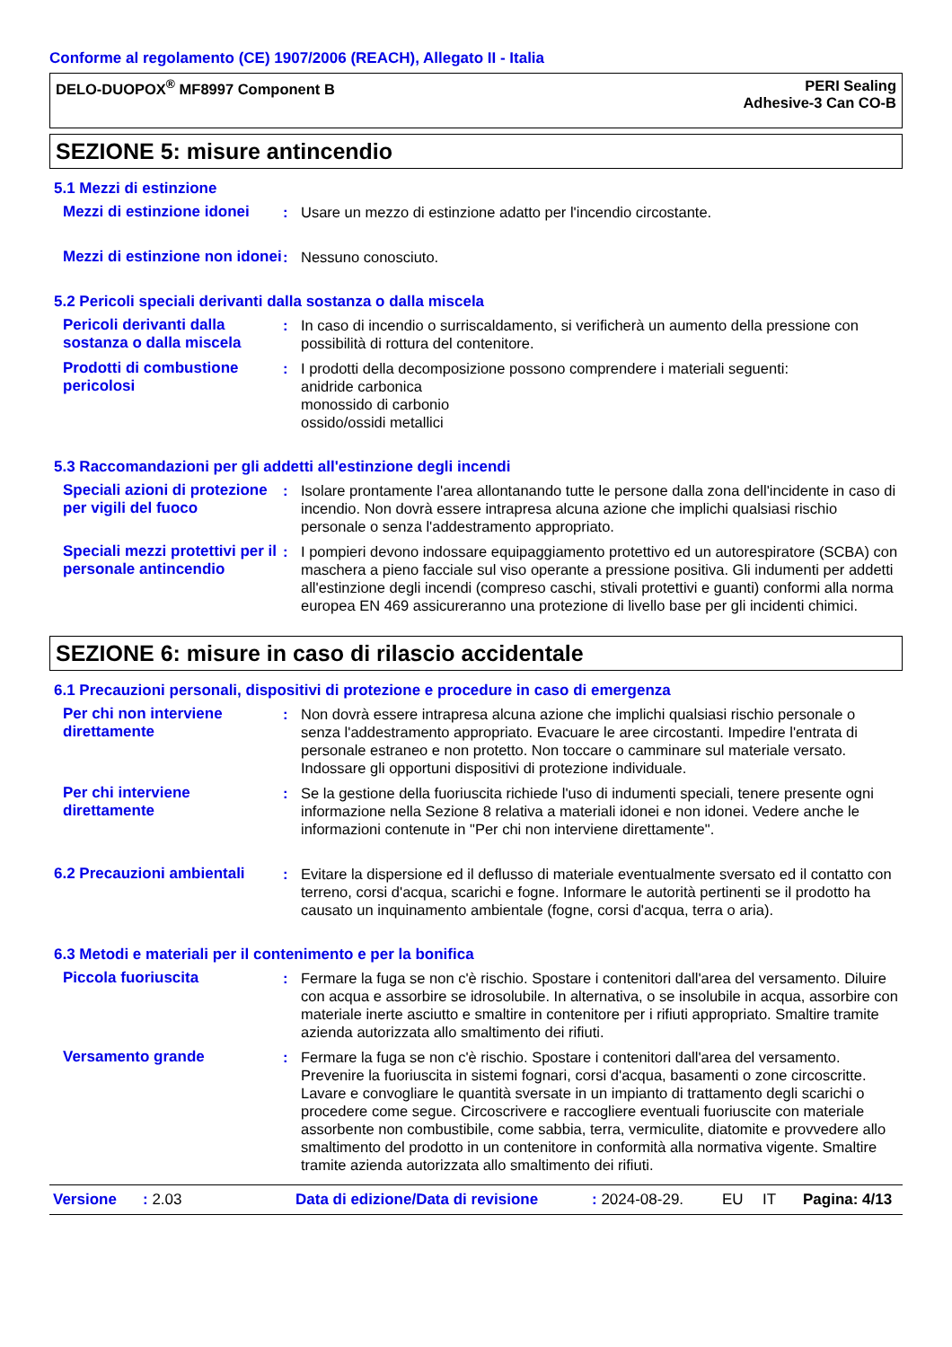Conforme al regolamento (CE) 1907/2006 (REACH), Allegato II - Italia
DELO-DUOPOX<sup>®</sup> MF8997 Component B
PERI Sealing
Adhesive-3 Can CO-B
SEZIONE 5: misure antincendio
5.1 Mezzi di estinzione
Mezzi di estinzione idonei
: Usare un mezzo di estinzione adatto per l'incendio circostante.
Mezzi di estinzione non idonei
: Nessuno conosciuto.
5.2 Pericoli speciali derivanti dalla sostanza o dalla miscela
Pericoli derivanti dalla sostanza o dalla miscela
: In caso di incendio o surriscaldamento, si verificherà un aumento della pressione con possibilità di rottura del contenitore.
Prodotti di combustione pericolosi
: I prodotti della decomposizione possono comprendere i materiali seguenti:
anidride carbonica
monossido di carbonio
ossido/ossidi metallici
5.3 Raccomandazioni per gli addetti all'estinzione degli incendi
Speciali azioni di protezione per vigili del fuoco
: Isolare prontamente l'area allontanando tutte le persone dalla zona dell'incidente in caso di incendio. Non dovrà essere intrapresa alcuna azione che implichi qualsiasi rischio personale o senza l'addestramento appropriato.
Speciali mezzi protettivi per il personale antincendio
: I pompieri devono indossare equipaggiamento protettivo ed un autorespiratore (SCBA) con maschera a pieno facciale sul viso operante a pressione positiva. Gli indumenti per addetti all'estinzione degli incendi (compreso caschi, stivali protettivi e guanti) conformi alla norma europea EN 469 assicureranno una protezione di livello base per gli incidenti chimici.
SEZIONE 6: misure in caso di rilascio accidentale
6.1 Precauzioni personali, dispositivi di protezione e procedure in caso di emergenza
Per chi non interviene direttamente
: Non dovrà essere intrapresa alcuna azione che implichi qualsiasi rischio personale o senza l'addestramento appropriato. Evacuare le aree circostanti. Impedire l'entrata di personale estraneo e non protetto. Non toccare o camminare sul materiale versato. Indossare gli opportuni dispositivi di protezione individuale.
Per chi interviene direttamente
: Se la gestione della fuoriuscita richiede l'uso di indumenti speciali, tenere presente ogni informazione nella Sezione 8 relativa a materiali idonei e non idonei. Vedere anche le informazioni contenute in "Per chi non interviene direttamente".
6.2 Precauzioni ambientali
: Evitare la dispersione ed il deflusso di materiale eventualmente sversato ed il contatto con terreno, corsi d'acqua, scarichi e fogne. Informare le autorità pertinenti se il prodotto ha causato un inquinamento ambientale (fogne, corsi d'acqua, terra o aria).
6.3 Metodi e materiali per il contenimento e per la bonifica
Piccola fuoriuscita : Fermare la fuga se non c'è rischio. Spostare i contenitori dall'area del versamento. Diluire con acqua e assorbire se idrosolubile. In alternativa, o se insolubile in acqua, assorbire con materiale inerte asciutto e smaltire in contenitore per i rifiuti appropriato. Smaltire tramite azienda autorizzata allo smaltimento dei rifiuti.
Versamento grande : Fermare la fuga se non c'è rischio. Spostare i contenitori dall'area del versamento. Prevenire la fuoriuscita in sistemi fognari, corsi d'acqua, basamenti o zone circoscritte. Lavare e convogliare le quantità sversate in un impianto di trattamento degli scarichi o procedere come segue. Circoscrivere e raccogliere eventuali fuoriuscite con materiale assorbente non combustibile, come sabbia, terra, vermiculite, diatomite e provvedere allo smaltimento del prodotto in un contenitore in conformità alla normativa vigente. Smaltire tramite azienda autorizzata allo smaltimento dei rifiuti.
Versione: 2.03 Data di edizione/Data di revisione: 2024-08-29. EU IT Pagina: 4/13